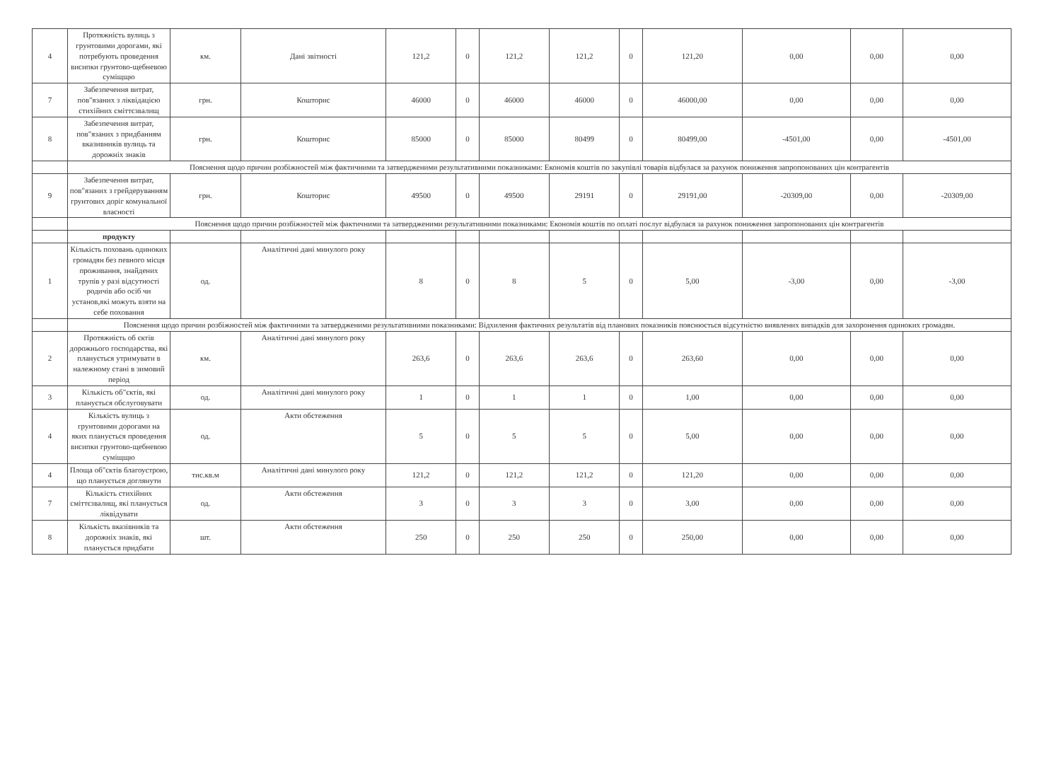| 4 | Протяжність вулиць з грунтовими дорогами, які потребують проведення висипки грунтово-щебневою суміщщю | км. | Дані звітності | 121,2 | 0 | 121,2 | 121,2 | 0 | 121,20 | 0,00 | 0,00 | 0,00 |
| 7 | Забезпечення витрат, пов"язаних з ліквідацією стихійних сміттєзвалищ | грн. | Кошторис | 46000 | 0 | 46000 | 46000 | 0 | 46000,00 | 0,00 | 0,00 | 0,00 |
| 8 | Забезпечення витрат, пов"язаних з придбанням вказивників вулиць та дорожніх знаків | грн. | Кошторис | 85000 | 0 | 85000 | 80499 | 0 | 80499,00 | -4501,00 | 0,00 | -4501,00 |
| | Пояснення щодо причин розбіжностей між фактичними та затвердженими результативними показниками: Економія коштів по закупівлі товарів відбулася за рахунок пониження запропонованих цін контрагентів | | | | | | | | | | | |
| 9 | Забезпечення витрат, пов"язаних з грейдеруванням грунтових доріг комунальної власності | грн. | Кошторис | 49500 | 0 | 49500 | 29191 | 0 | 29191,00 | -20309,00 | 0,00 | -20309,00 |
| | Пояснення щодо причин розбіжностей між фактичними та затвердженими результативними показниками: Економія коштів по оплаті послуг відбулася за рахунок пониження запропонованих цін контрагентів | | | | | | | | | | | |
| | продукту | | | | | | | | | | | |
| 1 | Кількість поховань одиноких громадян без певного місця проживання, знайдених трупів у разі відсутності родичів або осіб чи установ,які можуть взяти на себе поховання | од. | Аналітичні дані минулого року | 8 | 0 | 8 | 5 | 0 | 5,00 | -3,00 | 0,00 | -3,00 |
| | Пояснення щодо причин розбіжностей між фактичними та затвердженими результативними показниками: Відхилення фактичних результатів від планових показників пояснюється відсутністю виявлених випадків для захоронення одиноких громадян. | | | | | | | | | | | |
| 2 | Протяжність об єктів дорожнього господарства, які планується утримувати в належному стані в зимовий період | км. | Аналітичні дані минулого року | 263,6 | 0 | 263,6 | 263,6 | 0 | 263,60 | 0,00 | 0,00 | 0,00 |
| 3 | Кількість об"єктів, які планується обслуговувати | од. | Аналітичні дані минулого року | 1 | 0 | 1 | 1 | 0 | 1,00 | 0,00 | 0,00 | 0,00 |
| 4 | Кількість вулиць з грунтовими дорогами на яких планується проведення висипки грунтово-щебневою суміщщю | од. | Акти обстеження | 5 | 0 | 5 | 5 | 0 | 5,00 | 0,00 | 0,00 | 0,00 |
| 4 | Площа об"єктів благоустрою, що планується доглянути | тис.кв.м | Аналітичні дані минулого року | 121,2 | 0 | 121,2 | 121,2 | 0 | 121,20 | 0,00 | 0,00 | 0,00 |
| 7 | Кількість стихійних сміттєзвалищ, які планується ліквідувати | од. | Акти обстеження | 3 | 0 | 3 | 3 | 0 | 3,00 | 0,00 | 0,00 | 0,00 |
| 8 | Кількість вказівників та дорожніх знаків, які планується придбати | шт. | Акти обстеження | 250 | 0 | 250 | 250 | 0 | 250,00 | 0,00 | 0,00 | 0,00 |